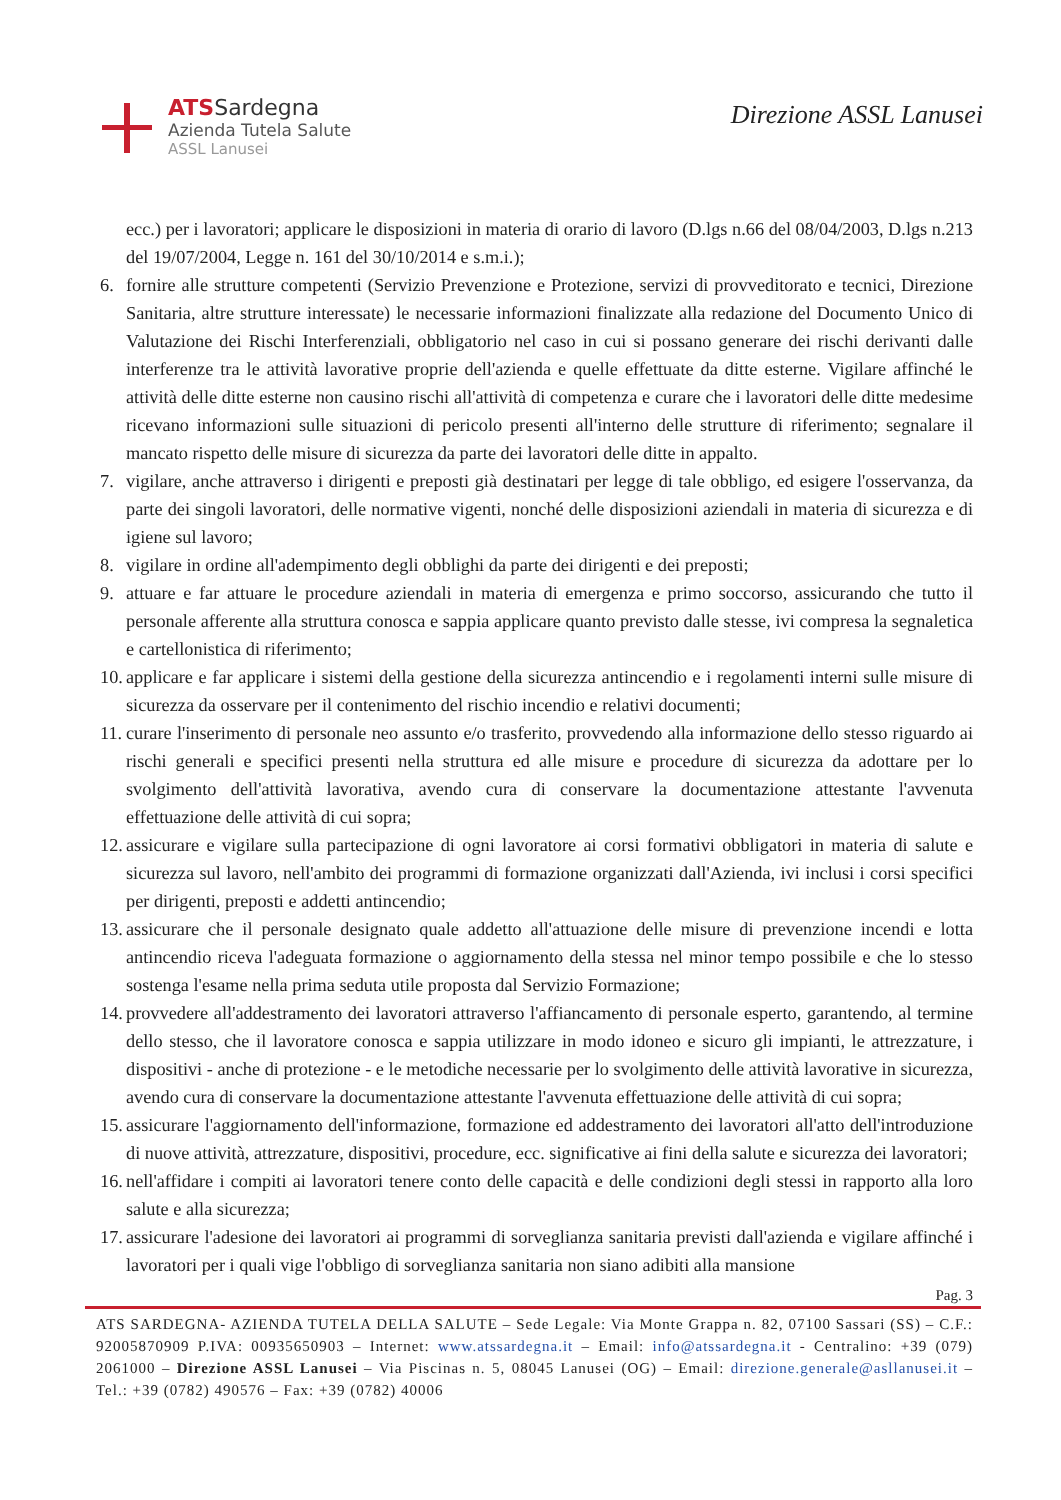ATSSardegna
Azienda Tutela Salute
ASSL Lanusei
Direzione ASSL Lanusei
ecc.) per i lavoratori; applicare le disposizioni in materia di orario di lavoro (D.lgs n.66 del 08/04/2003, D.lgs n.213 del 19/07/2004, Legge n. 161 del 30/10/2014 e s.m.i.);
6. fornire alle strutture competenti (Servizio Prevenzione e Protezione, servizi di provveditorato e tecnici, Direzione Sanitaria, altre strutture interessate) le necessarie informazioni finalizzate alla redazione del Documento Unico di Valutazione dei Rischi Interferenziali, obbligatorio nel caso in cui si possano generare dei rischi derivanti dalle interferenze tra le attività lavorative proprie dell'azienda e quelle effettuate da ditte esterne. Vigilare affinché le attività delle ditte esterne non causino rischi all'attività di competenza e curare che i lavoratori delle ditte medesime ricevano informazioni sulle situazioni di pericolo presenti all'interno delle strutture di riferimento; segnalare il mancato rispetto delle misure di sicurezza da parte dei lavoratori delle ditte in appalto.
7. vigilare, anche attraverso i dirigenti e preposti già destinatari per legge di tale obbligo, ed esigere l'osservanza, da parte dei singoli lavoratori, delle normative vigenti, nonché delle disposizioni aziendali in materia di sicurezza e di igiene sul lavoro;
8. vigilare in ordine all'adempimento degli obblighi da parte dei dirigenti e dei preposti;
9. attuare e far attuare le procedure aziendali in materia di emergenza e primo soccorso, assicurando che tutto il personale afferente alla struttura conosca e sappia applicare quanto previsto dalle stesse, ivi compresa la segnaletica e cartellonistica di riferimento;
10. applicare e far applicare i sistemi della gestione della sicurezza antincendio e i regolamenti interni sulle misure di sicurezza da osservare per il contenimento del rischio incendio e relativi documenti;
11. curare l'inserimento di personale neo assunto e/o trasferito, provvedendo alla informazione dello stesso riguardo ai rischi generali e specifici presenti nella struttura ed alle misure e procedure di sicurezza da adottare per lo svolgimento dell'attività lavorativa, avendo cura di conservare la documentazione attestante l'avvenuta effettuazione delle attività di cui sopra;
12. assicurare e vigilare sulla partecipazione di ogni lavoratore ai corsi formativi obbligatori in materia di salute e sicurezza sul lavoro, nell'ambito dei programmi di formazione organizzati dall'Azienda, ivi inclusi i corsi specifici per dirigenti, preposti e addetti antincendio;
13. assicurare che il personale designato quale addetto all'attuazione delle misure di prevenzione incendi e lotta antincendio riceva l'adeguata formazione o aggiornamento della stessa nel minor tempo possibile e che lo stesso sostenga l'esame nella prima seduta utile proposta dal Servizio Formazione;
14. provvedere all'addestramento dei lavoratori attraverso l'affiancamento di personale esperto, garantendo, al termine dello stesso, che il lavoratore conosca e sappia utilizzare in modo idoneo e sicuro gli impianti, le attrezzature, i dispositivi - anche di protezione - e le metodiche necessarie per lo svolgimento delle attività lavorative in sicurezza, avendo cura di conservare la documentazione attestante l'avvenuta effettuazione delle attività di cui sopra;
15. assicurare l'aggiornamento dell'informazione, formazione ed addestramento dei lavoratori all'atto dell'introduzione di nuove attività, attrezzature, dispositivi, procedure, ecc. significative ai fini della salute e sicurezza dei lavoratori;
16. nell'affidare i compiti ai lavoratori tenere conto delle capacità e delle condizioni degli stessi in rapporto alla loro salute e alla sicurezza;
17. assicurare l'adesione dei lavoratori ai programmi di sorveglianza sanitaria previsti dall'azienda e vigilare affinché i lavoratori per i quali vige l'obbligo di sorveglianza sanitaria non siano adibiti alla mansione
Pag. 3
ATS SARDEGNA- AZIENDA TUTELA DELLA SALUTE – Sede Legale: Via Monte Grappa n. 82, 07100 Sassari (SS) – C.F.: 92005870909 P.IVA: 00935650903 – Internet: www.atssardegna.it – Email: info@atssardegna.it - Centralino: +39 (079) 2061000 – Direzione ASSL Lanusei – Via Piscinas n. 5, 08045 Lanusei (OG) – Email: direzione.generale@asllanusei.it – Tel.: +39 (0782) 490576 – Fax: +39 (0782) 40006